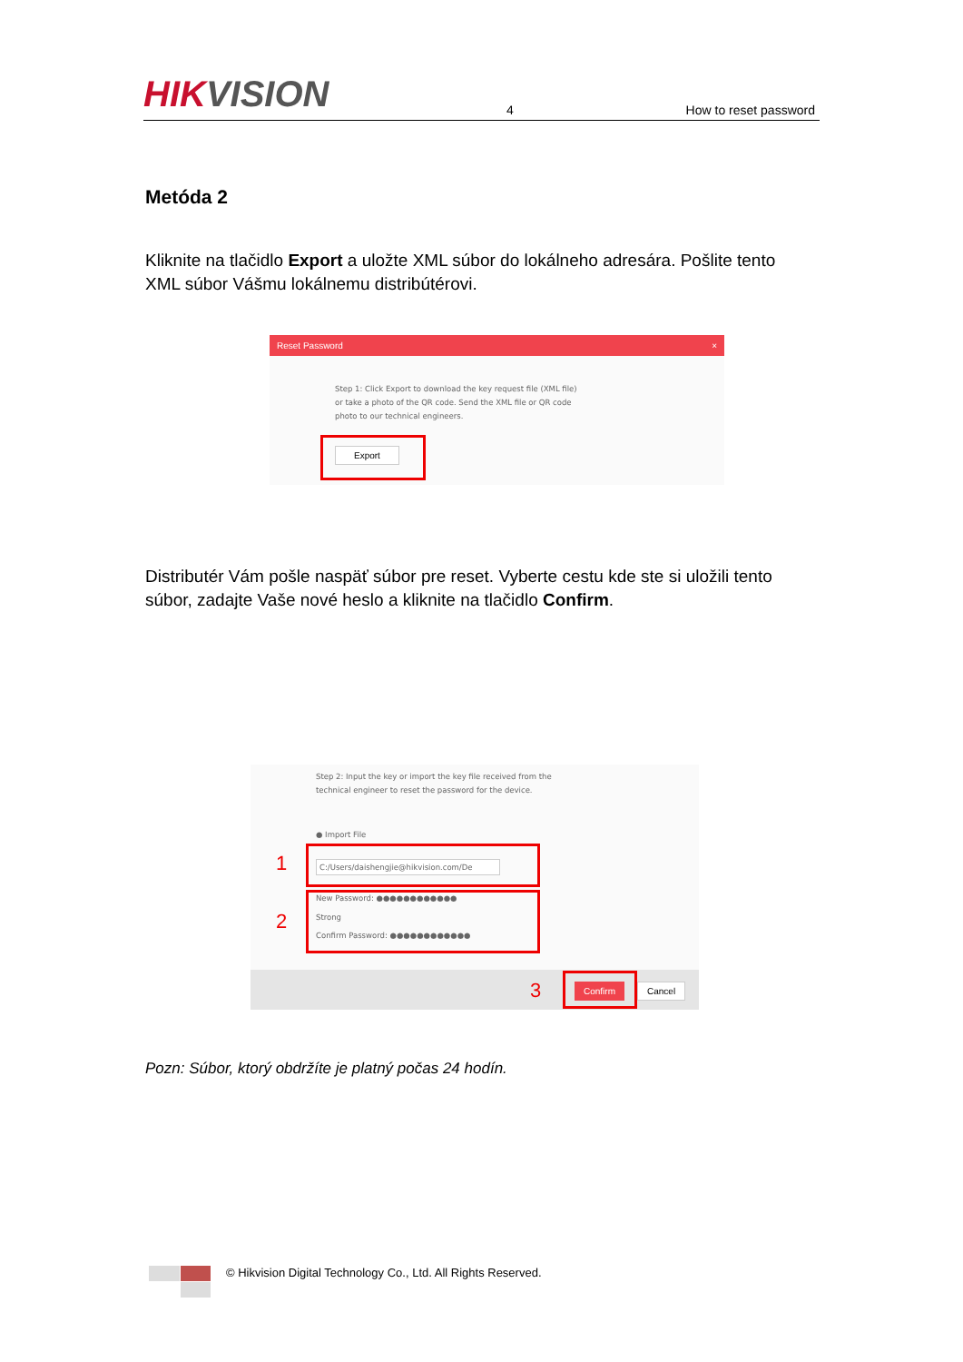HIKVISION
4
How to reset password
Metóda 2
Kliknite na tlačidlo Export a uložte XML súbor do lokálneho adresára. Pošlite tento XML súbor Vášmu lokálnemu distribútérovi.
Reset Password ×
Step 1: Click Export to download the key request file (XML file) or take a photo of the QR code. Send the XML file or QR code photo to our technical engineers.
Export
Distributér Vám pošle naspäť súbor pre reset. Vyberte cestu kde ste si uložili tento súbor, zadajte Vaše nové heslo a kliknite na tlačidlo Confirm.
Step 2: Input the key or import the key file received from the technical engineer to reset the password for the device.
● Import File
C:/Users/daishengjie@hikvision.com/De
New Password: ●●●●●●●●●●●●
Strong
Confirm Password: ●●●●●●●●●●●●
1
2
3 Confirm Cancel
Pozn: Súbor, ktorý obdržíte je platný počas 24 hodín.
© Hikvision Digital Technology Co., Ltd. All Rights Reserved.